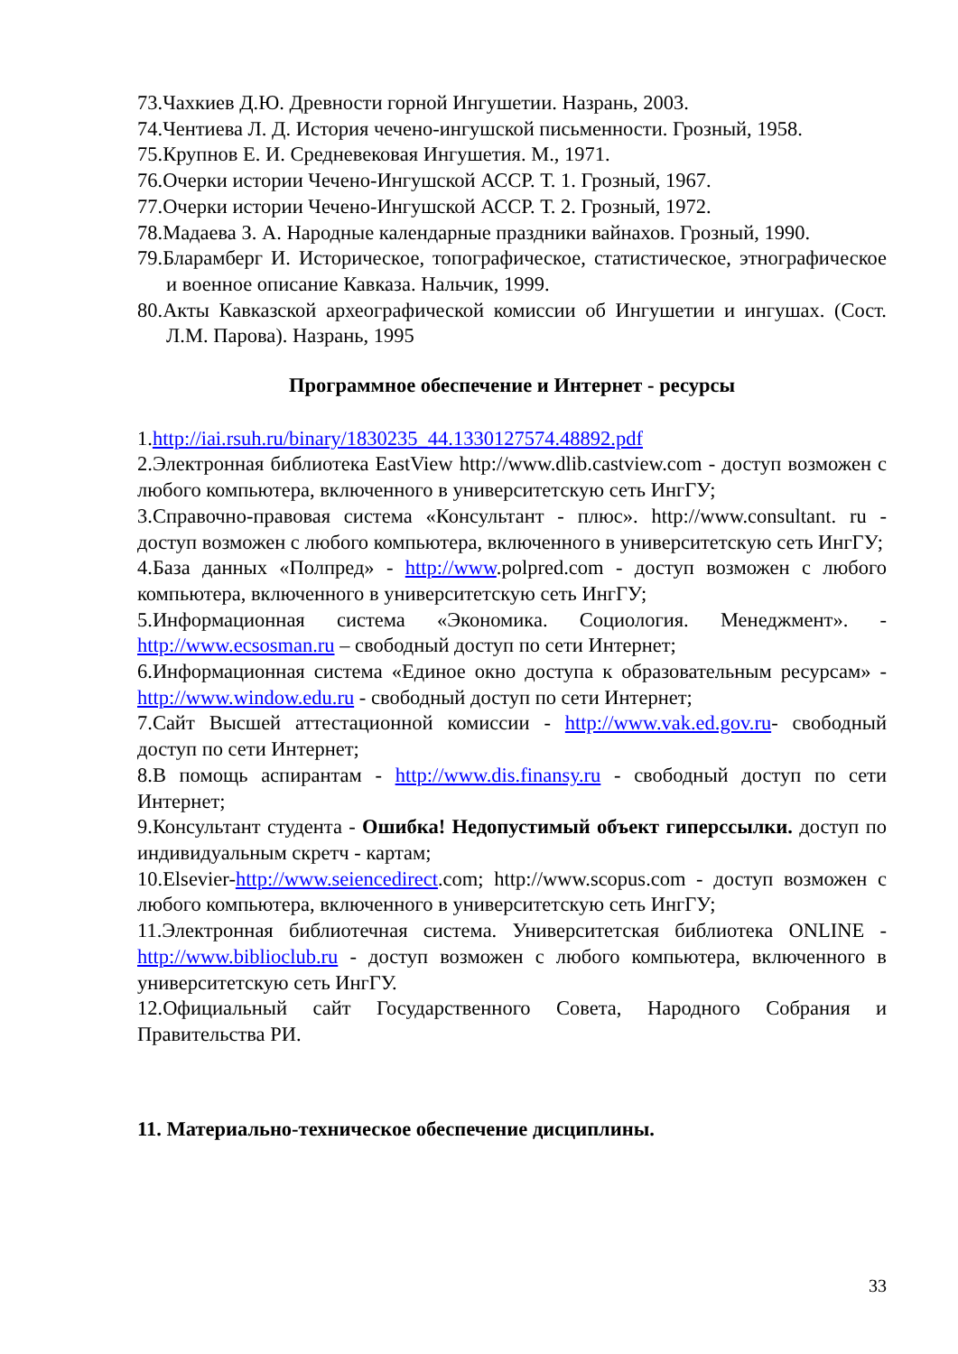73.Чахкиев Д.Ю. Древности горной Ингушетии. Назрань, 2003.
74.Чентиева Л. Д. История чечено-ингушской письменности. Грозный, 1958.
75.Крупнов Е. И. Средневековая Ингушетия. М., 1971.
76.Очерки истории Чечено-Ингушской АССР. Т. 1. Грозный, 1967.
77.Очерки истории Чечено-Ингушской АССР. Т. 2. Грозный, 1972.
78.Мадаева З. А. Народные календарные праздники вайнахов. Грозный, 1990.
79.Бларамберг И. Историческое, топографическое, статистическое, этнографическое и военное описание Кавказа. Нальчик, 1999.
80.Акты Кавказской археографической комиссии об Ингушетии и ингушах. (Сост. Л.М. Парова). Назрань, 1995
Программное обеспечение и Интернет - ресурсы
1.http://iai.rsuh.ru/binary/1830235_44.1330127574.48892.pdf
2.Электронная библиотека EastView http://www.dlib.castview.com - доступ возможен с любого компьютера, включенного в университетскую сеть ИнгГУ;
3.Справочно-правовая система «Консультант - плюс». http://www.consultant. ru - доступ возможен с любого компьютера, включенного в университетскую сеть ИнгГУ;
4.База данных «Полпред» - http://www.polpred.com - доступ возможен с любого компьютера, включенного в университетскую сеть ИнгГУ;
5.Информационная система «Экономика. Социология. Менеджмент». - http://www.ecsosman.ru – свободный доступ по сети Интернет;
6.Информационная система «Единое окно доступа к образовательным ресурсам» - http://www.window.edu.ru - свободный доступ по сети Интернет;
7.Сайт Высшей аттестационной комиссии - http://www.vak.ed.gov.ru- свободный доступ по сети Интернет;
8.В помощь аспирантам - http://www.dis.finansy.ru - свободный доступ по сети Интернет;
9.Консультант студента - Ошибка! Недопустимый объект гиперссылки. доступ по индивидуальным скретч - картам;
10.Elsevier-http://www.seiencedirect.com; http://www.scopus.com - доступ возможен с любого компьютера, включенного в университетскую сеть ИнгГУ;
11.Электронная библиотечная система. Университетская библиотека ONLINE - http://www.biblioclub.ru - доступ возможен с любого компьютера, включенного в университетскую сеть ИнгГУ.
12.Официальный сайт Государственного Совета, Народного Собрания и Правительства РИ.
11. Материально-техническое обеспечение дисциплины.
33